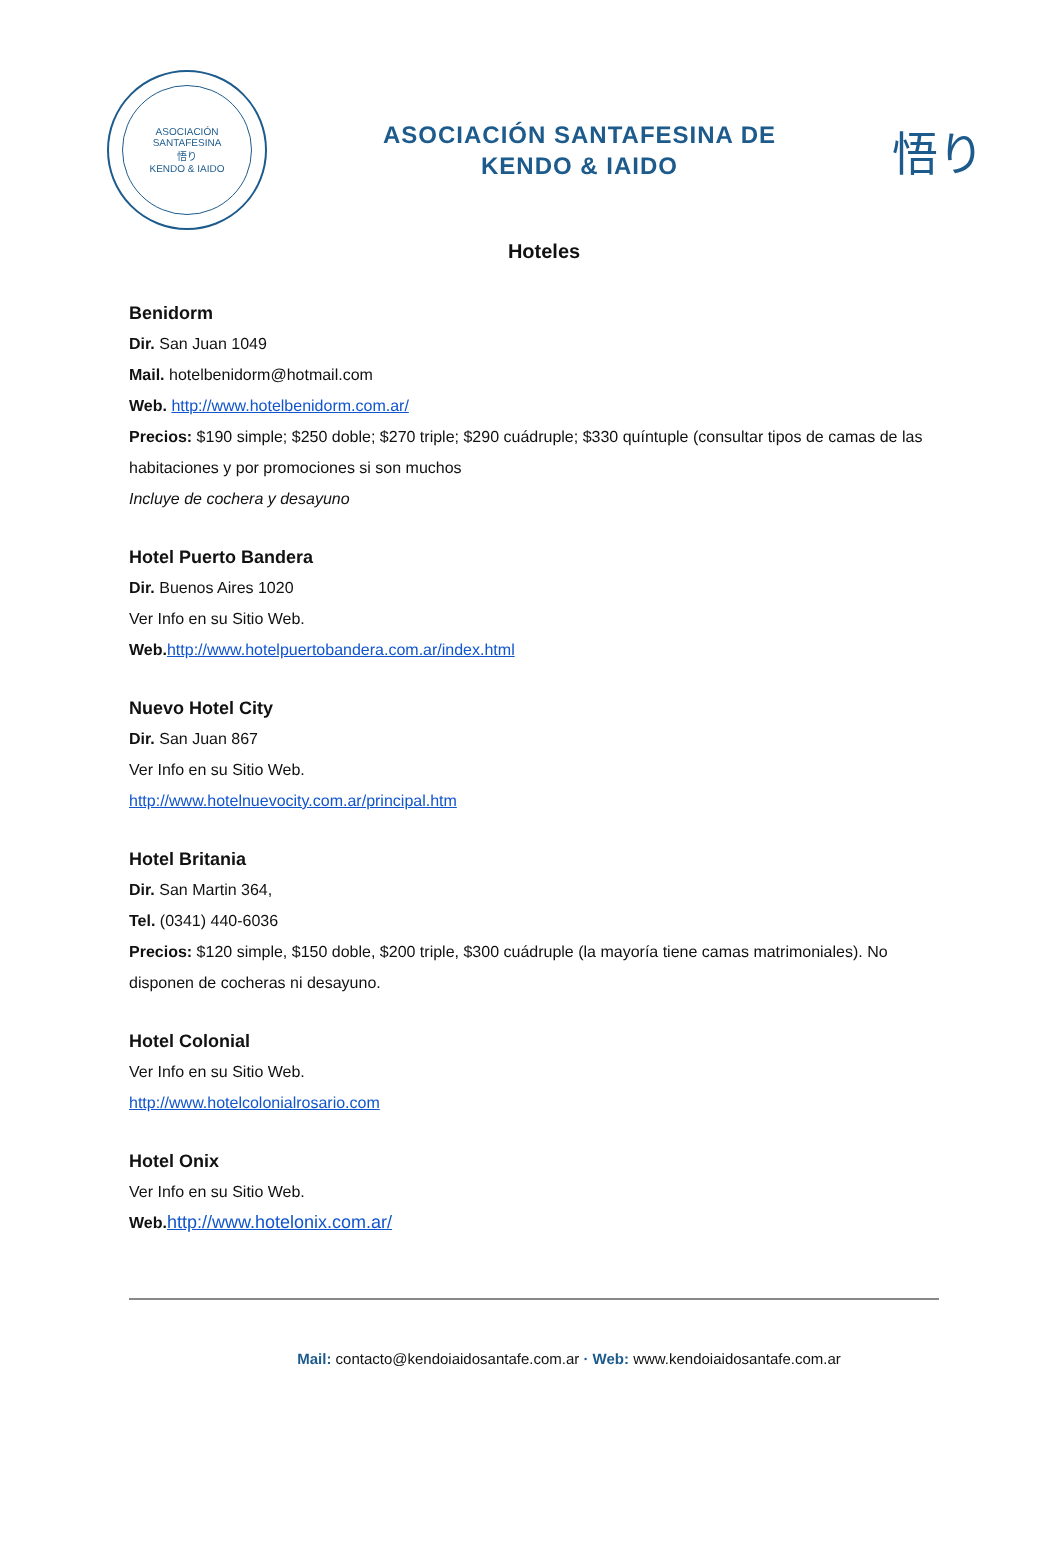ASOCIACIÓN SANTAFESINA
悟り
KENDO & IAIDO
ASOCIACIÓN SANTAFESINA DE
KENDO & IAIDO
悟り
Hoteles
Benidorm
Dir. San Juan 1049
Mail. hotelbenidorm@hotmail.com
Web. http://www.hotelbenidorm.com.ar/
Precios: $190 simple; $250 doble; $270 triple; $290 cuádruple; $330 quíntuple (consultar tipos de camas de las habitaciones y por promociones si son muchos
Incluye de cochera y desayuno
Hotel Puerto Bandera
Dir. Buenos Aires 1020
Ver Info en su Sitio Web.
Web. http://www.hotelpuertobandera.com.ar/index.html
Nuevo Hotel City
Dir. San Juan 867
Ver Info en su Sitio Web.
http://www.hotelnuevocity.com.ar/principal.htm
Hotel Britania
Dir. San Martin 364,
Tel. (0341) 440-6036
Precios: $120 simple, $150 doble, $200 triple, $300 cuádruple (la mayoría tiene camas matrimoniales). No disponen de cocheras ni desayuno.
Hotel Colonial
Ver Info en su Sitio Web.
http://www.hotelcolonialrosario.com
Hotel Onix
Ver Info en su Sitio Web.
Web. http://www.hotelonix.com.ar/
Mail: contacto@kendoiaidosantafe.com.ar · Web: www.kendoiaidosantafe.com.ar